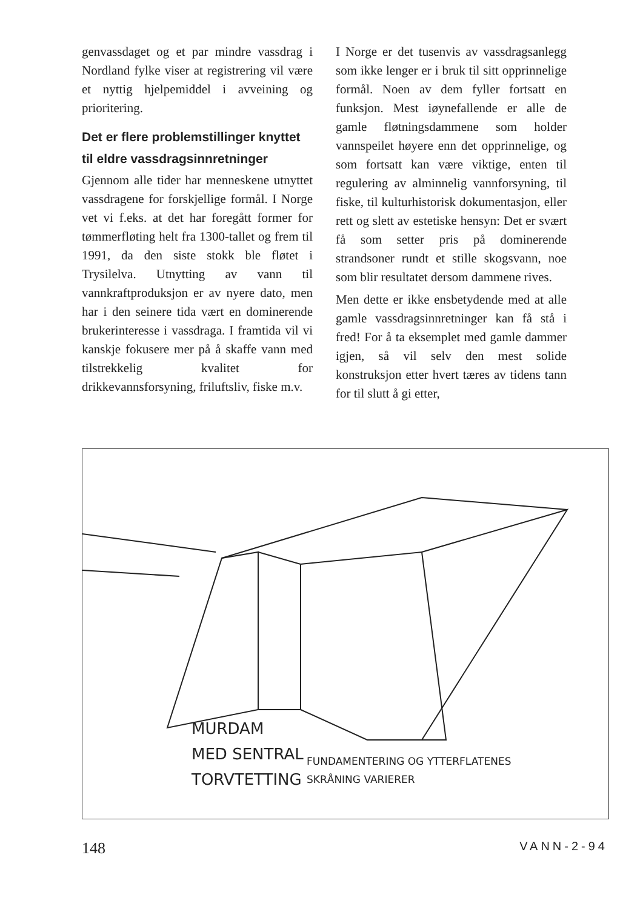genvassdaget og et par mindre vassdrag i Nordland fylke viser at registrering vil være et nyttig hjelpemiddel i avveining og prioritering.
Det er flere problemstillinger knyttet til eldre vassdrags­innretninger
Gjennom alle tider har menneskene utnyttet vassdragene for forskjellige formål. I Norge vet vi f.eks. at det har foregått former for tømmerfløting helt fra 1300-tallet og frem til 1991, da den siste stokk ble fløtet i Trysilelva. Utnytting av vann til vannkraftproduksjon er av nyere dato, men har i den seinere tida vært en dominerende brukerinteresse i vassdraga. I framtida vil vi kanskje fokusere mer på å skaffe vann med tilstrekkelig kvalitet for drikkevannsforsyning, friluftsliv, fiske m.v.
I Norge er det tusenvis av vassdragsanlegg som ikke lenger er i bruk til sitt opprinnelige formål. Noen av dem fyller fortsatt en funksjon. Mest iøynefallende er alle de gamle fløtningsdammene som holder vannspeilet høyere enn det opprinnelige, og som fortsatt kan være viktige, enten til regulering av alminnelig vannforsyning, til fiske, til kulturhistorisk dokumentasjon, eller rett og slett av estetiske hensyn: Det er svært få som setter pris på dominerende strandsoner rundt et stille skogsvann, noe som blir resultatet dersom dammene rives.
Men dette er ikke ensbetydende med at alle gamle vassdragsinnretninger kan få stå i fred! For å ta eksemplet med gamle dammer igjen, så vil selv den mest solide konstruksjon etter hvert tæres av tidens tann for til slutt å gi etter,
MURDAM
MED SENTRAL
TORVTETTING
FUNDAMENTERING OG YTTERFLATENES
SKRÅNING VARIERER
148 VANN-2-94